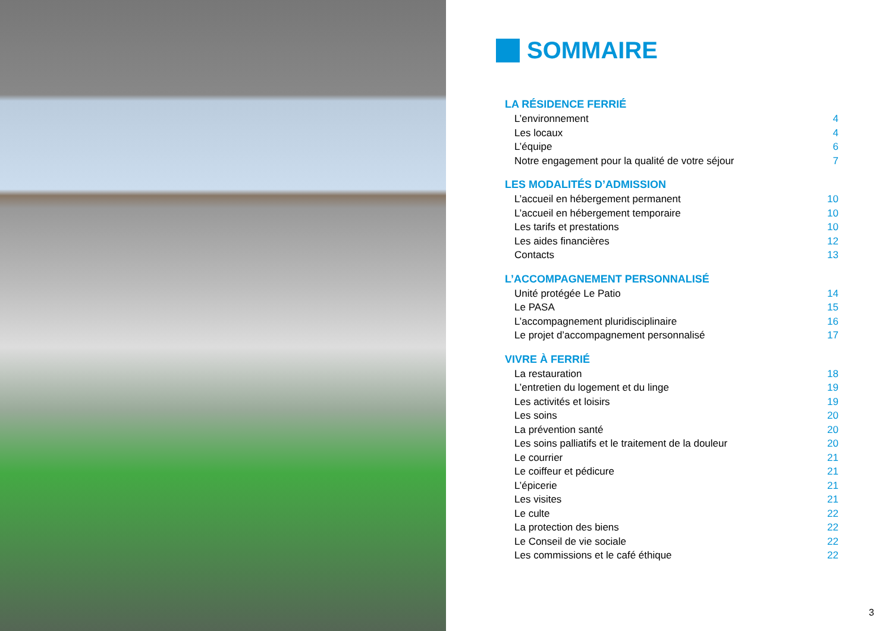SOMMAIRE
LA RÉSIDENCE FERRIÉ
L’environnement 4
Les locaux 4
L’équipe 6
Notre engagement pour la qualité de votre séjour 7
LES MODALITÉS D’ADMISSION
L’accueil en hébergement permanent 10
L’accueil en hébergement temporaire 10
Les tarifs et prestations 10
Les aides financières 12
Contacts 13
L’ACCOMPAGNEMENT PERSONNALISÉ
Unité protégée Le Patio 14
Le PASA 15
L’accompagnement pluridisciplinaire 16
Le projet d’accompagnement personnalisé 17
VIVRE À FERRIÉ
La restauration 18
L’entretien du logement et du linge 19
Les activités et loisirs 19
Les soins 20
La prévention santé 20
Les soins palliatifs et le traitement de la douleur 20
Le courrier 21
Le coiffeur et pédicure 21
L’épicerie 21
Les visites 21
Le culte 22
La protection des biens 22
Le Conseil de vie sociale 22
Les commissions et le café éthique 22
3